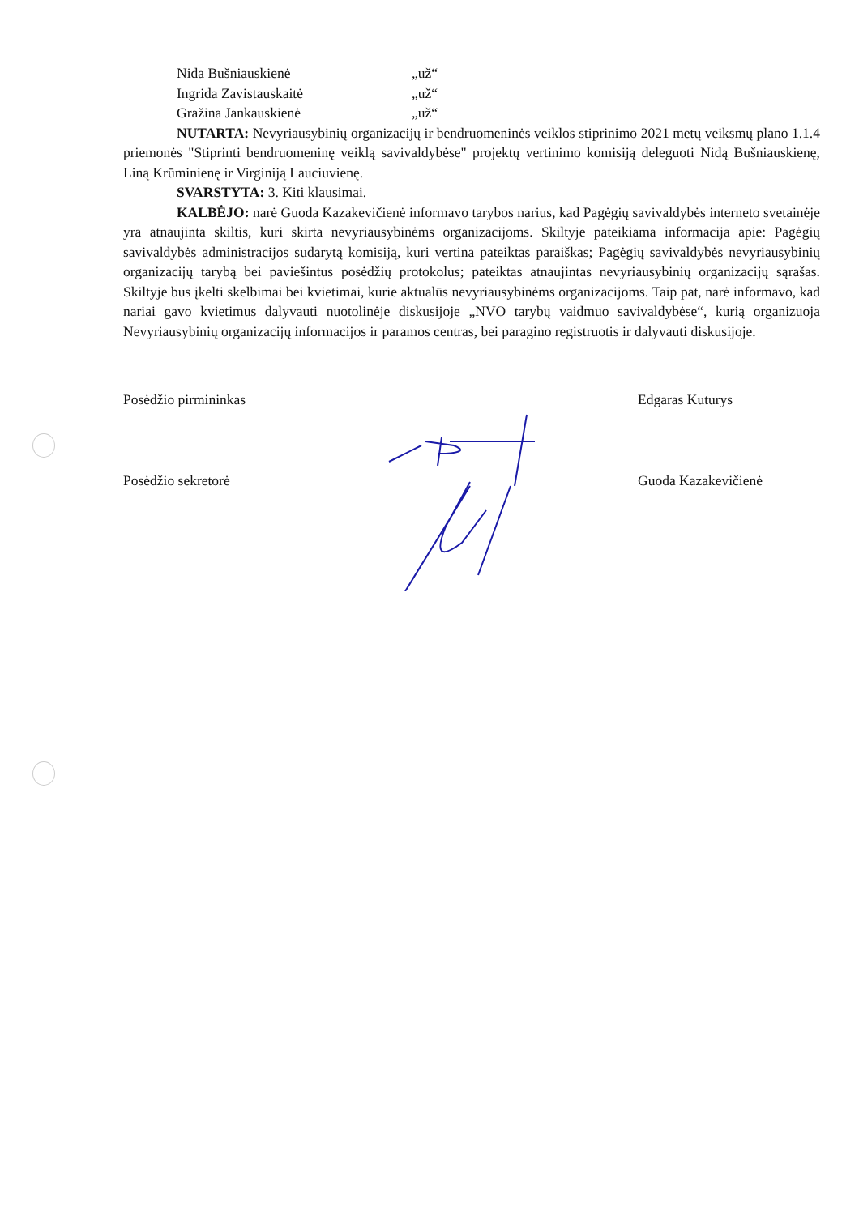Nida Bušniauskienė „už“
Ingrida Zavistauskaitė „už“
Gražina Jankauskienė „už“
NUTARTA: Nevyriausybinių organizacijų ir bendruomeninės veiklos stiprinimo 2021 metų veiksmų plano 1.1.4 priemonės "Stiprinti bendruomeninę veiklą savivaldybėse" projektų vertinimo komisiją deleguoti Nidą Bušniauskienę, Liną Krūminienę ir Virginiją Lauciuvienę.
SVARSTYTA: 3. Kiti klausimai.
KALBĖJO: narė Guoda Kazakevičienė informavo tarybos narius, kad Pagėgių savivaldybės interneto svetainėje yra atnaujinta skiltis, kuri skirta nevyriausybinėms organizacijoms. Skiltyje pateikiama informacija apie: Pagėgių savivaldybės administracijos sudarytą komisiją, kuri vertina pateiktas paraiškas; Pagėgių savivaldybės nevyriausybinių organizacijų tarybą bei paviešintus posėdžių protokolus; pateiktas atnaujintas nevyriausybinių organizacijų sąrašas. Skiltyje bus įkelti skelbimai bei kvietimai, kurie aktualūs nevyriausybinėms organizacijoms. Taip pat, narė informavo, kad nariai gavo kvietimus dalyvauti nuotolinėje diskusijoje „NVO tarybų vaidmuo savivaldybėse“, kurią organizuoja Nevyriausybinių organizacijų informacijos ir paramos centras, bei paragino registruotis ir dalyvauti diskusijoje.
Posėdžio pirmininkas Edgaras Kuturys
Posėdžio sekretorė Guoda Kazakevičienė